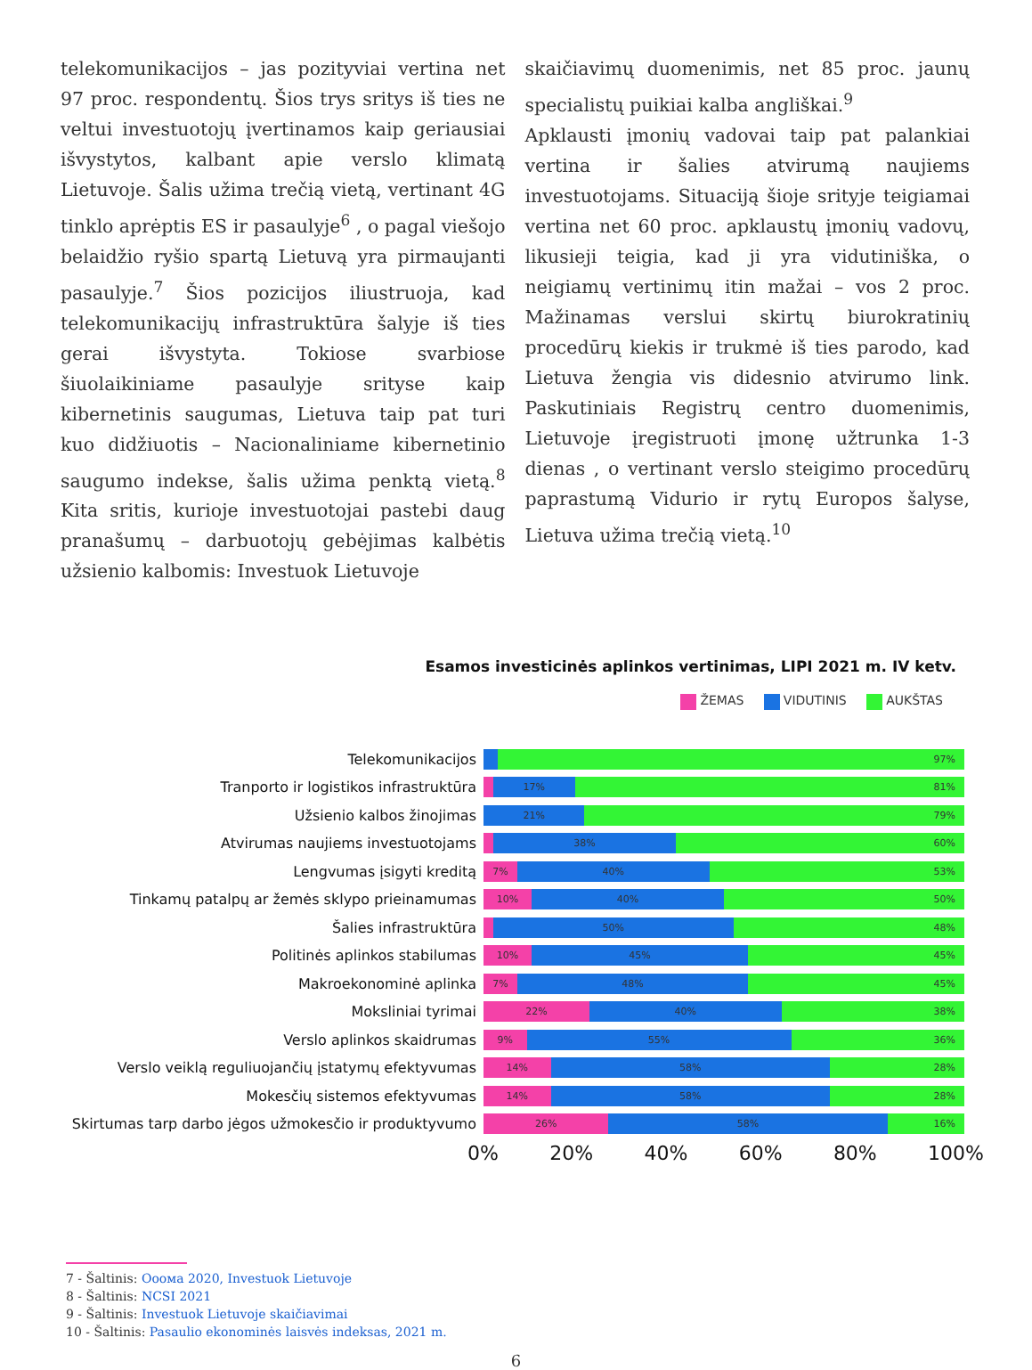telekomunikacijos – jas pozityviai vertina net 97 proc. respondentų. Šios trys sritys iš ties ne veltui investuotojų įvertinamos kaip geriausiai išvystytos, kalbant apie verslo klimatą Lietuvoje. Šalis užima trečią vietą, vertinant 4G tinklo aprėptis ES ir pasaulyje<sup>6</sup> , o pagal viešojo belaidžio ryšio spartą Lietuvą yra pirmaujanti pasaulyje.<sup>7</sup> Šios pozicijos iliustruoja, kad telekomunikacijų infrastruktūra šalyje iš ties gerai išvystyta. Tokiose svarbiose šiuolaikiniame pasaulyje srityse kaip kibernetinis saugumas, Lietuva taip pat turi kuo didžiuotis – Nacionaliniame kibernetinio saugumo indekse, šalis užima penktą vietą.<sup>8</sup> Kita sritis, kurioje investuotojai pastebi daug pranašumų – darbuotojų gebėjimas kalbėtis užsienio kalbomis: Investuok Lietuvoje
skaičiavimų duomenimis, net 85 proc. jaunų specialistų puikiai kalba angliškai.<sup>9</sup>
Apklausti įmonių vadovai taip pat palankiai vertina ir šalies atvirumą naujiems investuotojams. Situaciją šioje srityje teigiamai vertina net 60 proc. apklaustų įmonių vadovų, likusieji teigia, kad ji yra vidutiniška, o neigiamų vertinimų itin mažai – vos 2 proc. Mažinamas verslui skirtų biurokratinių procedūrų kiekis ir trukmė iš ties parodo, kad Lietuva žengia vis didesnio atvirumo link. Paskutiniais Registrų centro duomenimis, Lietuvoje įregistruoti įmonę užtrunka 1-3 dienas , o vertinant verslo steigimo procedūrų paprastumą Vidurio ir rytų Europos šalyse, Lietuva užima trečią vietą.<sup>10</sup>
Esamos investicinės aplinkos vertinimas, LIPI 2021 m. IV ketv.
ŽEMAS VIDUTINIS AUKŠTAS
Telekomunikacijos
97%
Tranporto ir logistikos infrastruktūra
17% 81%
Užsienio kalbos žinojimas
21% 79%
Atvirumas naujiems investuotojams
38% 60%
Lengvumas įsigyti kreditą
7% 40% 53%
Tinkamų patalpų ar žemės sklypo prieinamumas
10% 40% 50%
Šalies infrastruktūra
50% 48%
Politinės aplinkos stabilumas
10% 45% 45%
Makroekonominė aplinka
7% 48% 45%
Moksliniai tyrimai
22% 40% 38%
Verslo aplinkos skaidrumas
9% 55% 36%
Verslo veiklą reguliuojančių įstatymų efektyvumas
14% 58% 28%
Mokesčių sistemos efektyvumas
14% 58% 28%
Skirtumas tarp darbo jėgos užmokesčio ir produktyvumo
26% 58% 16%
0% 20% 40% 60% 80% 100%
7 - Šaltinis: Ooома 2020, Investuok Lietuvoje
8 - Šaltinis: NCSI 2021
9 - Šaltinis: Investuok Lietuvoje skaičiavimai
10 - Šaltinis: Pasaulio ekonominės laisvės indeksas, 2021 m.
6